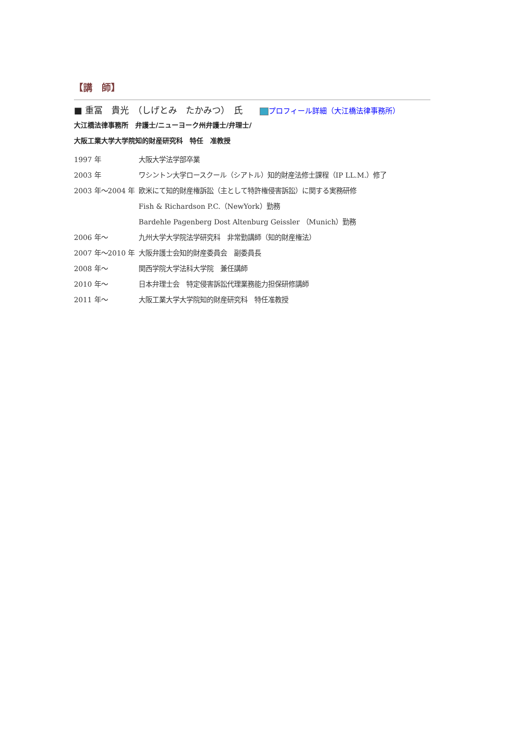【講　師】
■ 重冨　貴光　（しげとみ　たかみつ）　氏 プロフィール詳細（大江橋法律事務所）
大江橋法律事務所　弁護士/ニューヨーク州弁護士/弁理士/
大阪工業大学大学院知的財産研究科　特任　准教授
1997 年 大阪大学法学部卒業
2003 年 ワシントン大学ロースクール（シアトル）知的財産法修士課程（IP LL.M.）修了
2003 年～2004 年 欧米にて知的財産権訴訟（主として特許権侵害訴訟）に関する実務研修
Fish & Richardson P.C.（NewYork）勤務
Bardehle Pagenberg Dost Altenburg Geissler （Munich）勤務
2006 年～ 九州大学大学院法学研究科　非常勤講師（知的財産権法）
2007 年～2010 年 大阪弁護士会知的財産委員会　副委員長
2008 年～ 関西学院大学法科大学院　兼任講師
2010 年～ 日本弁理士会　特定侵害訴訟代理業務能力担保研修講師
2011 年～ 大阪工業大学大学院知的財産研究科　特任准教授